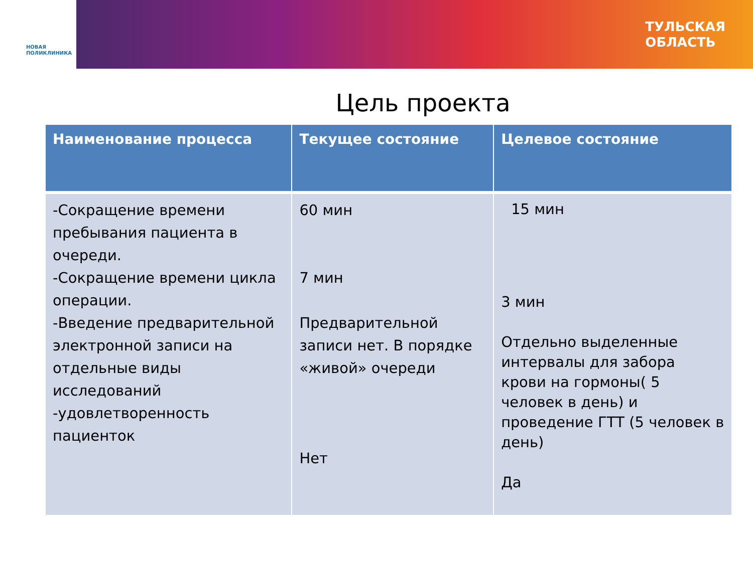НОВАЯ
ПОЛИКЛИНИКА
ТУЛЬСКАЯ
ОБЛАСТЬ
Цель проекта
| Наименование процесса | Текущее состояние | Целевое состояние |
| --- | --- | --- |
| -Сокращение времени пребывания пациента в очереди. -Сокращение времени цикла операции. -Введение предварительной электронной записи на отдельные виды исследований -удовлетворенность пациенток | 60 мин 7 мин Предварительной записи нет. В порядке «живой» очереди Нет | 15 мин 3 мин Отдельно выделенные интервалы для забора крови на гормоны( 5 человек в день) и проведение ГТТ (5 человек в день) Да |